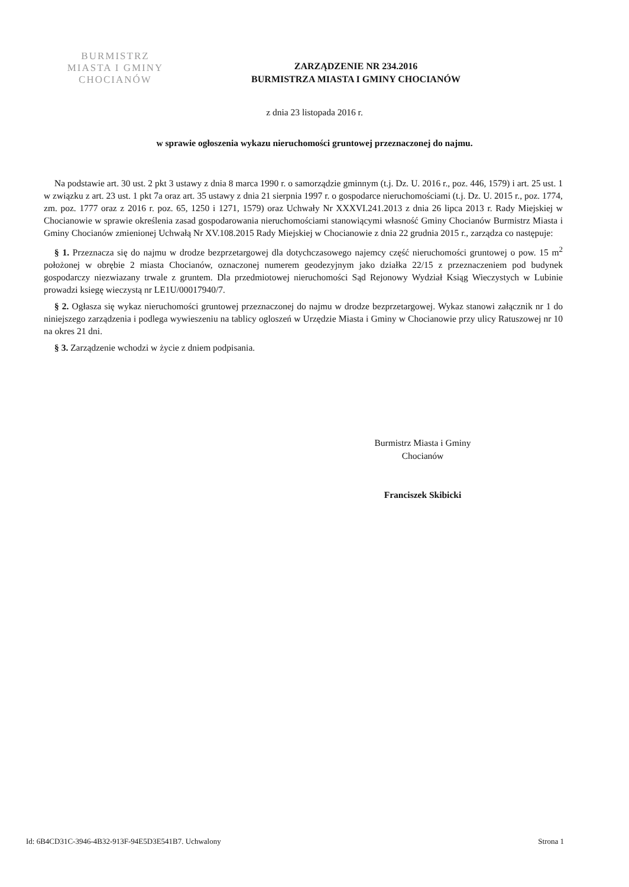BURMISTRZ
MIASTA I GMINY
CHOCIANÓW
ZARZĄDZENIE NR 234.2016
BURMISTRZA MIASTA I GMINY CHOCIANÓW
z dnia 23 listopada 2016 r.
w sprawie ogłoszenia wykazu nieruchomości gruntowej przeznaczonej do najmu.
Na podstawie art. 30 ust. 2 pkt 3 ustawy z dnia 8 marca 1990 r. o samorządzie gminnym (t.j. Dz. U. 2016 r., poz. 446, 1579) i art. 25 ust. 1 w związku z art. 23 ust. 1 pkt 7a oraz art. 35 ustawy z dnia 21 sierpnia 1997 r. o gospodarce nieruchomościami (t.j. Dz. U. 2015 r., poz. 1774, zm. poz. 1777 oraz z 2016 r. poz. 65, 1250 i 1271, 1579) oraz Uchwały Nr XXXVI.241.2013 z dnia 26 lipca 2013 r. Rady Miejskiej w Chocianowie w sprawie określenia zasad gospodarowania nieruchomościami stanowiącymi własność Gminy Chocianów Burmistrz Miasta i Gminy Chocianów zmienionej Uchwałą Nr XV.108.2015 Rady Miejskiej w Chocianowie z dnia 22 grudnia 2015 r., zarządza co następuje:
§ 1. Przeznacza się do najmu w drodze bezprzetargowej dla dotychczasowego najemcy część nieruchomości gruntowej o pow. 15 m<sup>2</sup> położonej w obrębie 2 miasta Chocianów, oznaczonej numerem geodezyjnym jako działka 22/15 z przeznaczeniem pod budynek gospodarczy niezwiazany trwale z gruntem. Dla przedmiotowej nieruchomości Sąd Rejonowy Wydział Ksiąg Wieczystych w Lubinie prowadzi ksiegę wieczystą nr LE1U/00017940/7.
§ 2. Ogłasza się wykaz nieruchomości gruntowej przeznaczonej do najmu w drodze bezprzetargowej. Wykaz stanowi załącznik nr 1 do niniejszego zarządzenia i podlega wywieszeniu na tablicy ogloszeń w Urzędzie Miasta i Gminy w Chocianowie przy ulicy Ratuszowej nr 10 na okres 21 dni.
§ 3. Zarządzenie wchodzi w życie z dniem podpisania.
Burmistrz Miasta i Gminy
Chocianów
Franciszek Skibicki
Id: 6B4CD31C-3946-4B32-913F-94E5D3E541B7. Uchwalony Strona 1